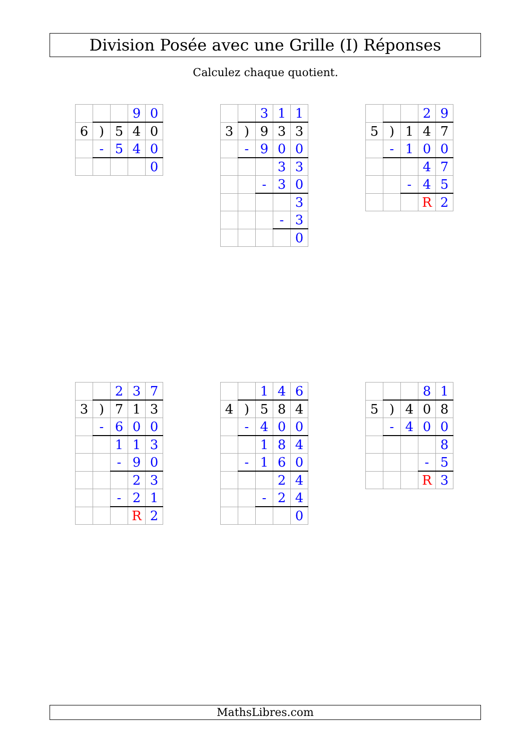Division Posée avec une Grille (I) Réponses
Calculez chaque quotient.
| | | | 9 | 0 |
| 6 | ) | 5 | 4 | 0 |
| | - | 5 | 4 | 0 |
| | | | | 0 |
| | | 3 | 1 | 1 |
| 3 | ) | 9 | 3 | 3 |
| | - | 9 | 0 | 0 |
| | | | 3 | 3 |
| | | - | 3 | 0 |
| | | | | 3 |
| | | | - | 3 |
| | | | | 0 |
| | | | 2 | 9 |
| 5 | ) | 1 | 4 | 7 |
| | - | 1 | 0 | 0 |
| | | | 4 | 7 |
| | | - | 4 | 5 |
| | | | R | 2 |
| | | 2 | 3 | 7 |
| 3 | ) | 7 | 1 | 3 |
| | - | 6 | 0 | 0 |
| | | 1 | 1 | 3 |
| | | - | 9 | 0 |
| | | | 2 | 3 |
| | | - | 2 | 1 |
| | | | R | 2 |
| | | 1 | 4 | 6 |
| 4 | ) | 5 | 8 | 4 |
| | - | 4 | 0 | 0 |
| | | 1 | 8 | 4 |
| | - | 1 | 6 | 0 |
| | | | 2 | 4 |
| | | - | 2 | 4 |
| | | | | 0 |
| | | | 8 | 1 |
| 5 | ) | 4 | 0 | 8 |
| | - | 4 | 0 | 0 |
| | | | | 8 |
| | | | - | 5 |
| | | | R | 3 |
MathsLibres.com